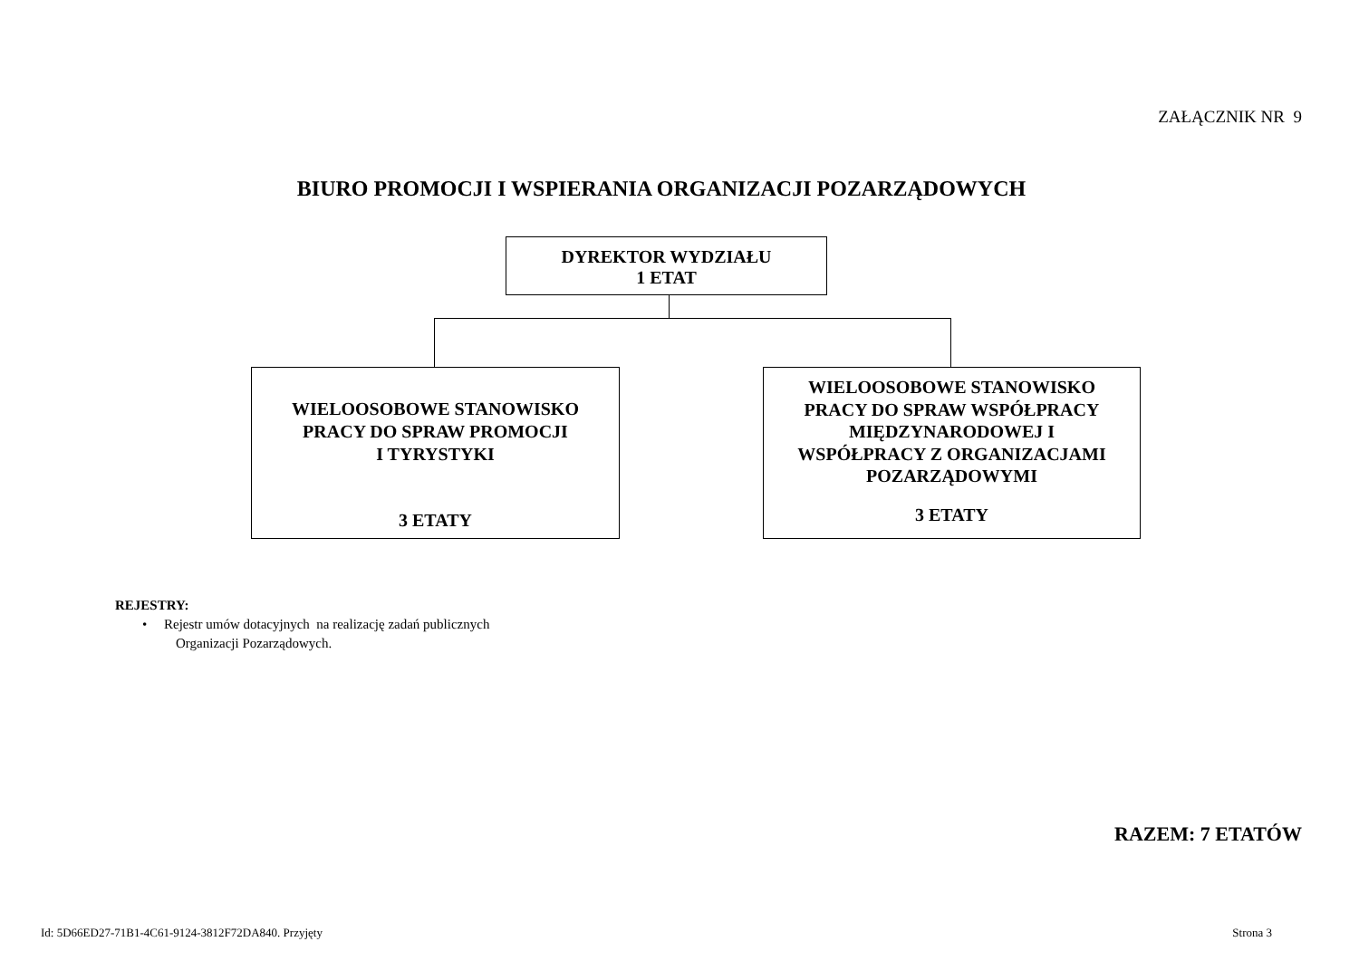ZAŁĄCZNIK NR 9
BIURO PROMOCJI I WSPIERANIA ORGANIZACJI POZARZĄDOWYCH
DYREKTOR WYDZIAŁU
1 ETAT
WIELOOSOBOWE STANOWISKO
PRACY DO SPRAW PROMOCJI
I TYRYSTYKI
3 ETATY
WIELOOSOBOWE STANOWISKO
PRACY DO SPRAW WSPÓŁPRACY
MIĘDZYNARODOWEJ I
WSPÓŁPRACY Z ORGANIZACJAMI
POZARZĄDOWYMI
3 ETATY
REJESTRY:
• Rejestr umów dotacyjnych na realizację zadań publicznych
Organizacji Pozarządowych.
RAZEM: 7 ETATÓW
Id: 5D66ED27-71B1-4C61-9124-3812F72DA840. Przyjęty
Strona 3